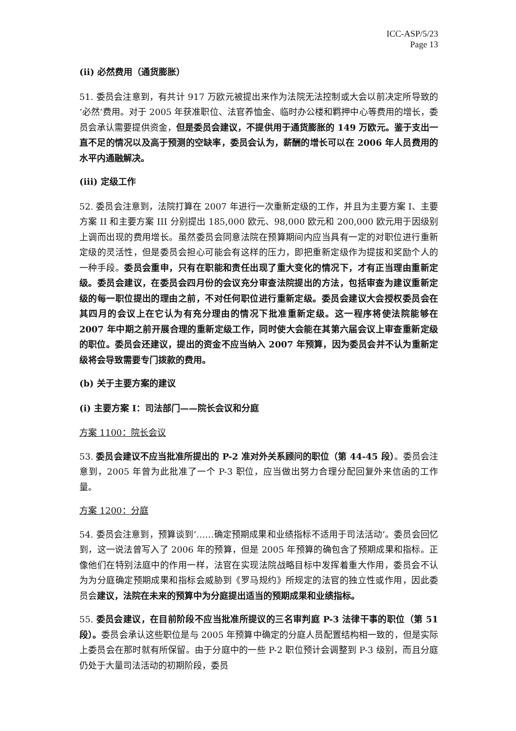ICC-ASP/5/23
Page 13
(ii) 必然费用（通货膨胀）
51. 委员会注意到，有共计 917 万欧元被提出来作为法院无法控制或大会以前决定所导致的‘必然’费用。对于 2005 年获准职位、法官养恤金、临时办公楼和羁押中心等费用的增长，委员会承认需要提供资金，但是委员会建议，不提供用于通货膨胀的 149 万欧元。鉴于支出一直不足的情况以及高于预测的空缺率，委员会认为，薪酬的增长可以在 2006 年人员费用的水平内通融解决。
(iii) 定级工作
52. 委员会注意到，法院打算在 2007 年进行一次重新定级的工作，并且为主要方案 I、主要方案 II 和主要方案 III 分别提出 185,000 欧元、98,000 欧元和 200,000 欧元用于因级别上调而出现的费用增长。虽然委员会同意法院在预算期间内应当具有一定的对职位进行重新定级的灵活性，但是委员会担心可能会有这样的压力，即把重新定级作为提拔和奖励个人的一种手段。委员会重申，只有在职能和责任出现了重大变化的情况下，才有正当理由重新定级。委员会建议，在委员会四月份的会议充分审查法院提出的方法，包括审查为建议重新定级的每一职位提出的理由之前，不对任何职位进行重新定级。委员会建议大会授权委员会在其四月的会议上在它认为有充分理由的情况下批准重新定级。这一程序将使法院能够在 2007 年中期之前开展合理的重新定级工作，同时使大会能在其第六届会议上审查重新定级的职位。委员会还建议，提出的资金不应当纳入 2007 年预算，因为委员会并不认为重新定级将会导致需要专门拨款的费用。
(b) 关于主要方案的建议
(i) 主要方案 I：司法部门——院长会议和分庭
方案 1100：院长会议
53. 委员会建议不应当批准所提出的 P-2 准对外关系顾问的职位（第 44-45 段）。委员会注意到，2005 年曾为此批准了一个 P-3 职位，应当做出努力合理分配回复外来信函的工作量。
方案 1200：分庭
54. 委员会注意到，预算谈到‘……确定预期成果和业绩指标不适用于司法活动’。委员会回忆到，这一说法曾写入了 2006 年的预算，但是 2005 年预算的确包含了预期成果和指标。正像他们在特别法庭中的作用一样，法官在实现法院战略目标中发挥着重大作用，委员会不认为为分庭确定预期成果和指标会威胁到《罗马规约》所规定的法官的独立性或作用，因此委员会建议，法院在未来的预算中为分庭提出适当的预期成果和业绩指标。
55. 委员会建议，在目前阶段不应当批准所提议的三名审判庭 P-3 法律干事的职位（第 51 段）。委员会承认这些职位是与 2005 年预算中确定的分庭人员配置结构相一致的，但是实际上委员会在那时就有所保留。由于分庭中的一些 P-2 职位预计会调整到 P-3 级别，而且分庭仍处于大量司法活动的初期阶段，委员